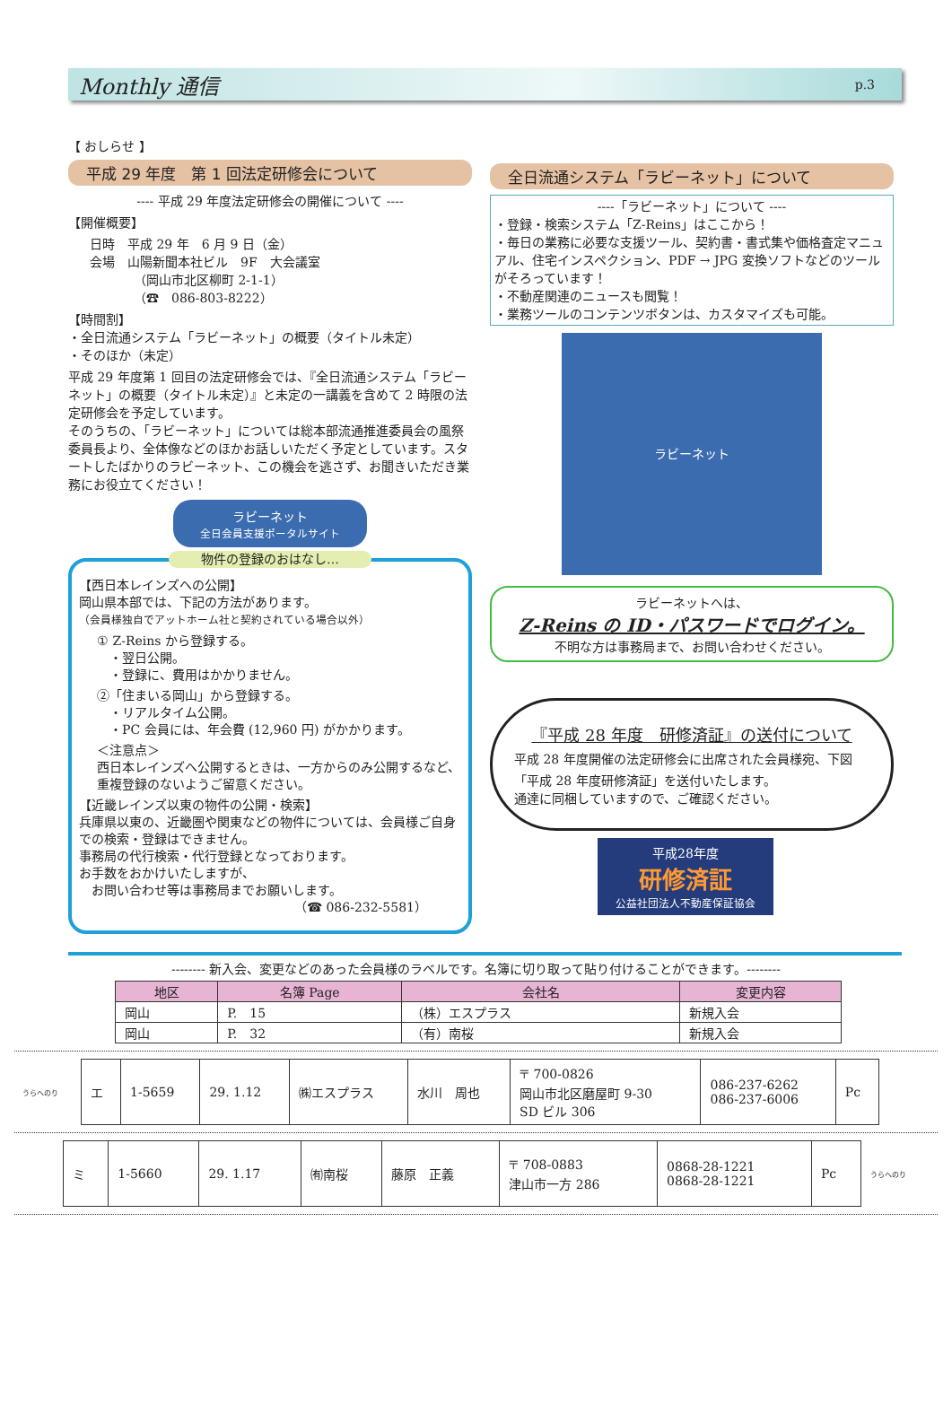Monthly 通信 p.3
【 おしらせ 】
平成 29 年度　第 1 回法定研修会について
---- 平成 29 年度法定研修会の開催について ----
【開催概要】
日時　平成 29 年　6 月 9 日（金）
会場　山陽新聞本社ビル　9F　大会議室
　　　　（岡山市北区柳町 2-1-1）
　　　　（☎　086-803-8222）
【時間割】
・全日流通システム「ラビーネット」の概要（タイトル未定）
・そのほか（未定）
平成 29 年度第 1 回目の法定研修会では、『全日流通システム「ラビーネット」の概要（タイトル未定）』と未定の一講義を含めて 2 時限の法定研修会を予定しています。
そのうちの、「ラビーネット」については総本部流通推進委員会の風祭委員長より、全体像などのほかお話しいただく予定としています。スタートしたばかりのラビーネット、この機会を逃さず、お聞きいただき業務にお役立てください！
ラビーネット
全日会員支援ポータルサイト
物件の登録のおはなし…
【西日本レインズへの公開】
岡山県本部では、下記の方法があります。
（会員様独自でアットホーム社と契約されている場合以外）
① Z-Reins から登録する。
　・翌日公開。
　・登録に、費用はかかりません。
②「住まいる岡山」から登録する。
　・リアルタイム公開。
　・PC 会員には、年会費 (12,960 円) がかかります。
＜注意点＞
西日本レインズへ公開するときは、一方からのみ公開するなど、重複登録のないようご留意ください。
【近畿レインズ以東の物件の公開・検索】
兵庫県以東の、近畿圏や関東などの物件については、会員様ご自身での検索・登録はできません。
事務局の代行検索・代行登録となっております。
お手数をおかけいたしますが、
　お問い合わせ等は事務局までお願いします。
（☎ 086-232-5581）
全日流通システム「ラビーネット」について
----「ラビーネット」について ----
・登録・検索システム「Z-Reins」はここから！
・毎日の業務に必要な支援ツール、契約書・書式集や価格査定マニュアル、住宅インスペクション、PDF → JPG 変換ソフトなどのツールがそろっています！
・不動産関連のニュースも閲覧！
・業務ツールのコンテンツボタンは、カスタマイズも可能。
ラビーネット
ラビーネットへは、
Z-Reins の ID・パスワードでログイン。
不明な方は事務局まで、お問い合わせください。
『平成 28 年度　研修済証』の送付について
平成 28 年度開催の法定研修会に出席された会員様宛、下図　「平成 28 年度研修済証」を送付いたします。
通達に同梱していますので、ご確認ください。
平成28年度
研修済証
公益社団法人不動産保証協会
-------- 新入会、変更などのあった会員様のラベルです。名簿に切り取って貼り付けることができます。--------
| 地区 | 名簿 Page | 会社名 | 変更内容 |
| --- | --- | --- | --- |
| 岡山 | P. 15 | （株）エスプラス | 新規入会 |
| 岡山 | P. 32 | （有）南桜 | 新規入会 |
うらへのり
| エ | 1-5659 | 29. 1.12 | ㈱エスプラス | 水川 周也 | 〒 700-0826 岡山市北区磨屋町 9-30 SD ビル 306 | 086-237-6262 086-237-6006 | Pc |
| ミ | 1-5660 | 29. 1.17 | ㈲南桜 | 藤原 正義 | 〒 708-0883 津山市一方 286 | 0868-28-1221 0868-28-1221 | Pc |
うらへのり